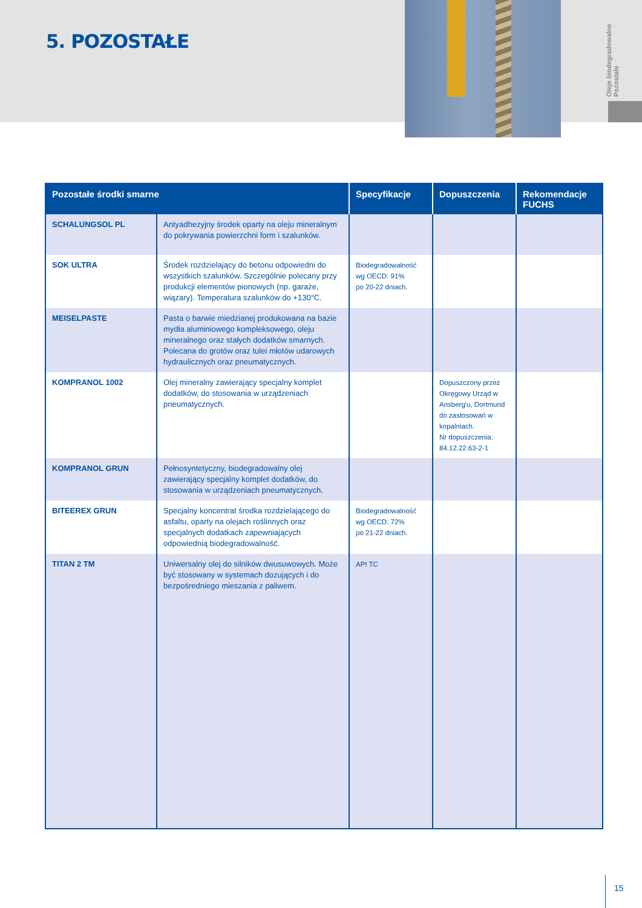Oleje biodegradowalne
Pozostałe
5. POZOSTAŁE
| Pozostałe środki smarne | | Specyfikacje | Dopuszczenia | Rekomendacje FUCHS |
| --- | --- | --- | --- | --- |
| SCHALUNGSOL PL | Antyadhezyjny środek oparty na oleju mineralnym do pokrywania powierzchni form i szalunków. | | | |
| SOK ULTRA | Środek rozdzielający do betonu odpowiedni do wszystkich szalunków. Szczególnie polecany przy produkcji elementów pionowych (np. garaże, wiązary). Temperatura szalunków do +130°C. | Biodegradowalność wg OECD: 91% po 20-22 dniach. | | |
| MEISELPASTE | Pasta o barwie miedzianej produkowana na bazie mydła aluminiowego kompleksowego, oleju mineralnego oraz stałych dodatków smarnych. Polecana do grotów oraz tulei młotów udarowych hydraulicznych oraz pneumatycznych. | | | |
| KOMPRANOL 1002 | Olej mineralny zawierający specjalny komplet dodatków, do stosowania w urządzeniach pneumatycznych. | | Dopuszczony przez Okręgowy Urząd w Ansberg'u, Dortmund do zastosowań w kopalniach. Nr dopuszczenia: 84.12.22.63-2-1 | |
| KOMPRANOL GRUN | Pełnosyntetyczny, biodegradowalny olej zawierający specjalny komplet dodatków, do stosowania w urządzeniach pneumatycznych. | | | |
| BITEEREX GRUN | Specjalny koncentrat środka rozdzielającego do asfaltu, oparty na olejach roślinnych oraz specjalnych dodatkach zapewniających odpowiednią biodegradowalność. | Biodegradowalność wg OECD: 72% po 21-22 dniach. | | |
| TITAN 2 TM | Uniwersalny olej do silników dwusuwowych. Może być stosowany w systemach dozujących i do bezpośredniego mieszania z paliwem. | API TC | | |
15